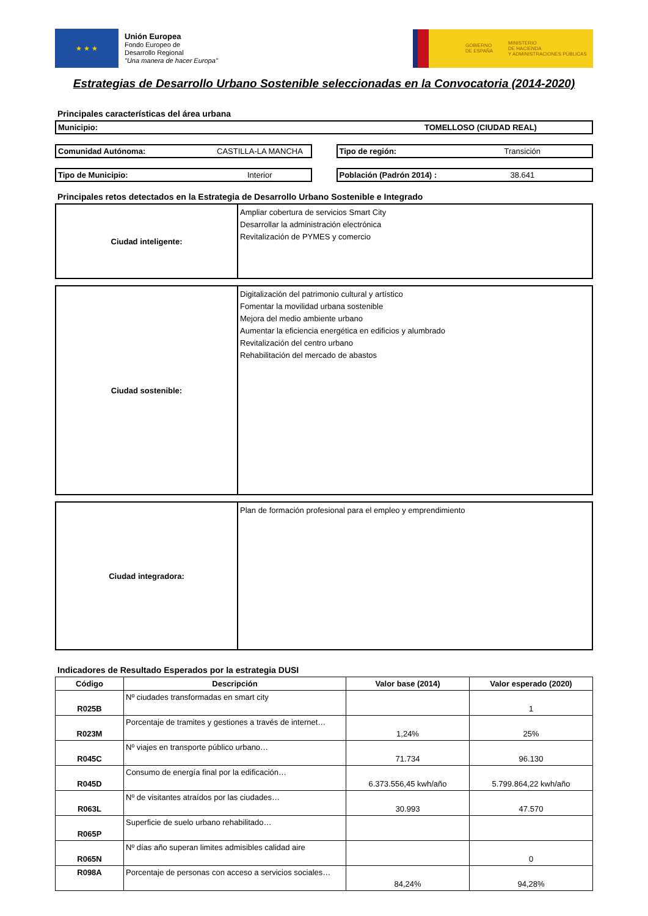★ ★ ★
Unión Europea
Fondo Europeo de
Desarrollo Regional
"Una manera de hacer Europa"
GOBIERNO
DE ESPAÑA
MINISTERIO
DE HACIENDA
Y ADMINISTRACIONES PÚBLICAS
Estrategias de Desarrollo Urbano Sostenible seleccionadas en la Convocatoria (2014-2020)
Principales características del área urbana
Municipio: TOMELLOSO (CIUDAD REAL)
Comunidad Autónoma: CASTILLA-LA MANCHA
Tipo de región: Transición
Tipo de Municipio: Interior Población (Padrón 2014) : 38.641
Principales retos detectados en la Estrategia de Desarrollo Urbano Sostenible e Integrado
| Ciudad inteligente: | Ampliar cobertura de servicios Smart City Desarrollar la administración electrónica Revitalización de PYMES y comercio |
| Ciudad sostenible: | Digitalización del patrimonio cultural y artístico Fomentar la movilidad urbana sostenible Mejora del medio ambiente urbano Aumentar la eficiencia energética en edificios y alumbrado Revitalización del centro urbano Rehabilitación del mercado de abastos |
| Ciudad integradora: | Plan de formación profesional para el empleo y emprendimiento |
Indicadores de Resultado Esperados por la estrategia DUSI
| Código | Descripción | Valor base (2014) | Valor esperado (2020) |
| --- | --- | --- | --- |
| R025B | Nº ciudades transformadas en smart city | | 1 |
| R023M | Porcentaje de tramites y gestiones a través de internet… | 1,24% | 25% |
| R045C | Nº viajes en transporte público urbano… | 71.734 | 96.130 |
| R045D | Consumo de energía final por la edificación… | 6.373.556,45 kwh/año | 5.799.864,22 kwh/año |
| R063L | Nº de visitantes atraídos por las ciudades… | 30.993 | 47.570 |
| R065P | Superficie de suelo urbano rehabilitado… | | |
| R065N | Nº días año superan limites admisibles calidad aire | | 0 |
| R098A | Porcentaje de personas con acceso a servicios sociales… | 84,24% | 94,28% |